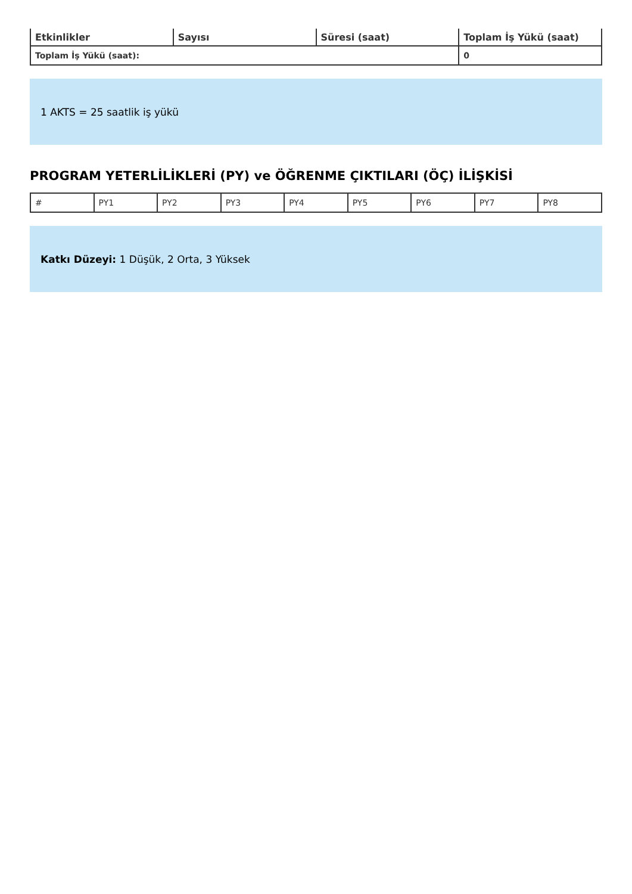| Etkinlikler | Sayısı | Süresi (saat) | Toplam İş Yükü (saat) |
| --- | --- | --- | --- |
| Toplam İş Yükü (saat): | | | 0 |
1 AKTS = 25 saatlik iş yükü
PROGRAM YETERLİLİKLERİ (PY) ve ÖĞRENME ÇIKTILARI (ÖÇ) İLİŞKİSİ
| # | PY1 | PY2 | PY3 | PY4 | PY5 | PY6 | PY7 | PY8 |
Katkı Düzeyi: 1 Düşük, 2 Orta, 3 Yüksek